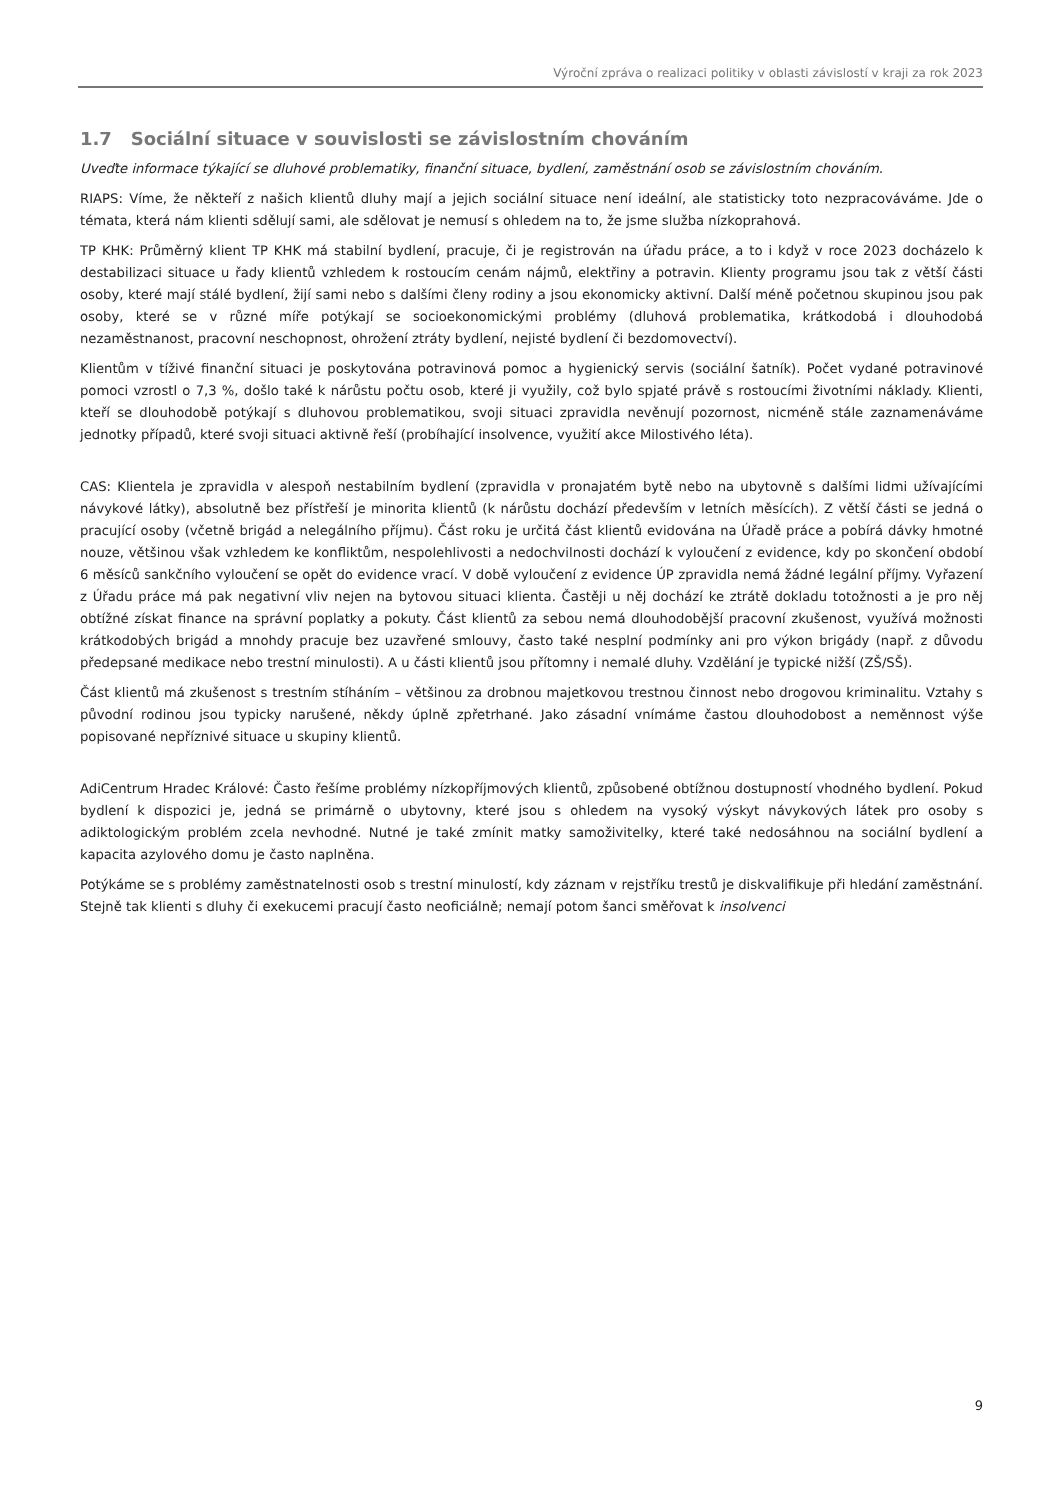Výroční zpráva o realizaci politiky v oblasti závislostí v kraji za rok 2023
1.7 Sociální situace v souvislosti se závislostním chováním
Uveďte informace týkající se dluhové problematiky, finanční situace, bydlení, zaměstnání osob se závislostním chováním.
RIAPS: Víme, že někteří z našich klientů dluhy mají a jejich sociální situace není ideální, ale statisticky toto nezpracováváme. Jde o témata, která nám klienti sdělují sami, ale sdělovat je nemusí s ohledem na to, že jsme služba nízkoprahová.
TP KHK: Průměrný klient TP KHK má stabilní bydlení, pracuje, či je registrován na úřadu práce, a to i když v roce 2023 docházelo k destabilizaci situace u řady klientů vzhledem k rostoucím cenám nájmů, elektřiny a potravin. Klienty programu jsou tak z větší části osoby, které mají stálé bydlení, žijí sami nebo s dalšími členy rodiny a jsou ekonomicky aktivní. Další méně početnou skupinou jsou pak osoby, které se v různé míře potýkají se socioekonomickými problémy (dluhová problematika, krátkodobá i dlouhodobá nezaměstnanost, pracovní neschopnost, ohrožení ztráty bydlení, nejisté bydlení či bezdomovectví).
Klientům v tíživé finanční situaci je poskytována potravinová pomoc a hygienický servis (sociální šatník). Počet vydané potravinové pomoci vzrostl o 7,3 %, došlo také k nárůstu počtu osob, které ji využily, což bylo spjaté právě s rostoucími životními náklady. Klienti, kteří se dlouhodobě potýkají s dluhovou problematikou, svoji situaci zpravidla nevěnují pozornost, nicméně stále zaznamenáváme jednotky případů, které svoji situaci aktivně řeší (probíhající insolvence, využití akce Milostivého léta).
CAS: Klientela je zpravidla v alespoň nestabilním bydlení (zpravidla v pronajatém bytě nebo na ubytovně s dalšími lidmi užívajícími návykové látky), absolutně bez přístřeší je minorita klientů (k nárůstu dochází především v letních měsících). Z větší části se jedná o pracující osoby (včetně brigád a nelegálního příjmu). Část roku je určitá část klientů evidována na Úřadě práce a pobírá dávky hmotné nouze, většinou však vzhledem ke konfliktům, nespolehlivosti a nedochvilnosti dochází k vyloučení z evidence, kdy po skončení období 6 měsíců sankčního vyloučení se opět do evidence vrací. V době vyloučení z evidence ÚP zpravidla nemá žádné legální příjmy. Vyřazení z Úřadu práce má pak negativní vliv nejen na bytovou situaci klienta. Častěji u něj dochází ke ztrátě dokladu totožnosti a je pro něj obtížné získat finance na správní poplatky a pokuty. Část klientů za sebou nemá dlouhodobější pracovní zkušenost, využívá možnosti krátkodobých brigád a mnohdy pracuje bez uzavřené smlouvy, často také nesplní podmínky ani pro výkon brigády (např. z důvodu předepsané medikace nebo trestní minulosti). A u části klientů jsou přítomny i nemalé dluhy. Vzdělání je typické nižší (ZŠ/SŠ).
Část klientů má zkušenost s trestním stíháním – většinou za drobnou majetkovou trestnou činnost nebo drogovou kriminalitu. Vztahy s původní rodinou jsou typicky narušené, někdy úplně zpřetrhané. Jako zásadní vnímáme častou dlouhodobost a neměnnost výše popisované nepříznivé situace u skupiny klientů.
AdiCentrum Hradec Králové: Často řešíme problémy nízkopříjmových klientů, způsobené obtížnou dostupností vhodného bydlení. Pokud bydlení k dispozici je, jedná se primárně o ubytovny, které jsou s ohledem na vysoký výskyt návykových látek pro osoby s adiktologickým problém zcela nevhodné. Nutné je také zmínit matky samoživitelky, které také nedosáhnou na sociální bydlení a kapacita azylového domu je často naplněna.
Potýkáme se s problémy zaměstnatelnosti osob s trestní minulostí, kdy záznam v rejstříku trestů je diskvalifikuje při hledání zaměstnání. Stejně tak klienti s dluhy či exekucemi pracují často neoficiálně; nemají potom šanci směřovat k insolvenci
9